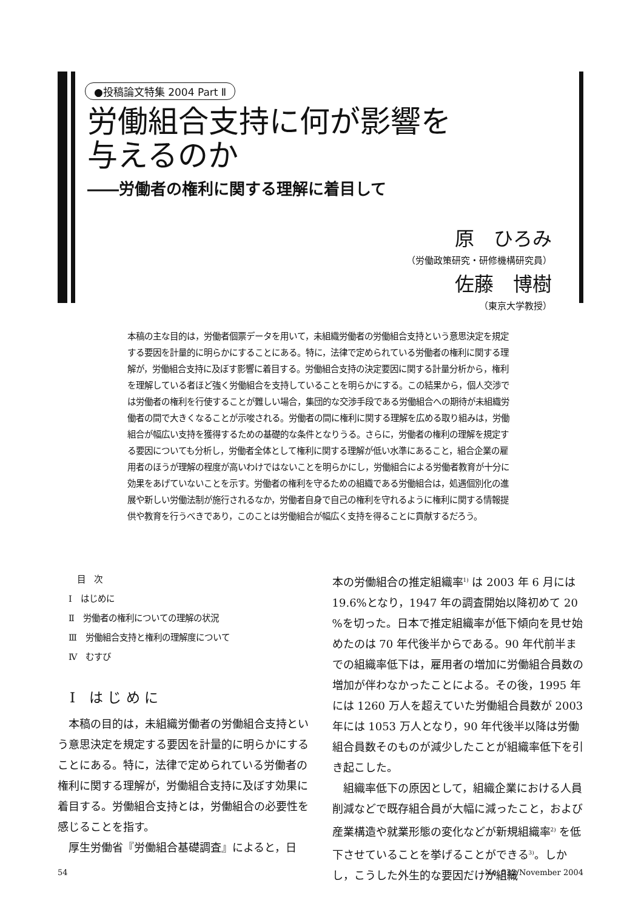●投稿論文特集 2004 Part Ⅱ
労働組合支持に何が影響を
与えるのか
――労働者の権利に関する理解に着目して
原　ひろみ
（労働政策研究・研修機構研究員）
佐藤　博樹
（東京大学教授）
本稿の主な目的は，労働者個票データを用いて，未組織労働者の労働組合支持という意思決定を規定する要因を計量的に明らかにすることにある。特に，法律で定められている労働者の権利に関する理解が，労働組合支持に及ぼす影響に着目する。労働組合支持の決定要因に関する計量分析から，権利を理解している者ほど強く労働組合を支持していることを明らかにする。この結果から，個人交渉では労働者の権利を行使することが難しい場合，集団的な交渉手段である労働組合への期待が未組織労働者の間で大きくなることが示唆される。労働者の間に権利に関する理解を広める取り組みは，労働組合が幅広い支持を獲得するための基礎的な条件となりうる。さらに，労働者の権利の理解を規定する要因についても分析し，労働者全体として権利に関する理解が低い水準にあること，組合企業の雇用者のほうが理解の程度が高いわけではないことを明らかにし，労働組合による労働者教育が十分に効果をあげていないことを示す。労働者の権利を守るための組織である労働組合は，処遇個別化の進展や新しい労働法制が施行されるなか，労働者自身で自己の権利を守れるように権利に関する情報提供や教育を行うべきであり，このことは労働組合が幅広く支持を得ることに貢献するだろう。
　目　次
Ⅰ　はじめに
Ⅱ　労働者の権利についての理解の状況
Ⅲ　労働組合支持と権利の理解度について
Ⅳ　むすび
Ⅰ　は じ め に
本稿の目的は，未組織労働者の労働組合支持という意思決定を規定する要因を計量的に明らかにすることにある。特に，法律で定められている労働者の権利に関する理解が，労働組合支持に及ぼす効果に着目する。労働組合支持とは，労働組合の必要性を感じることを指す。
厚生労働省『労働組合基礎調査』によると，日
本の労働組合の推定組織率<sup>1)</sup> は 2003 年 6 月には 19.6%となり，1947 年の調査開始以降初めて 20 %を切った。日本で推定組織率が低下傾向を見せ始めたのは 70 年代後半からである。90 年代前半までの組織率低下は，雇用者の増加に労働組合員数の増加が伴わなかったことによる。その後，1995 年には 1260 万人を超えていた労働組合員数が 2003 年には 1053 万人となり，90 年代後半以降は労働組合員数そのものが減少したことが組織率低下を引き起こした。
組織率低下の原因として，組織企業における人員削減などで既存組合員が大幅に減ったこと，および産業構造や就業形態の変化などが新規組織率<sup>2)</sup> を低下させていることを挙げることができる<sup>3)</sup>。しかし，こうした外生的な要因だけが組織
54 No. 532/November 2004